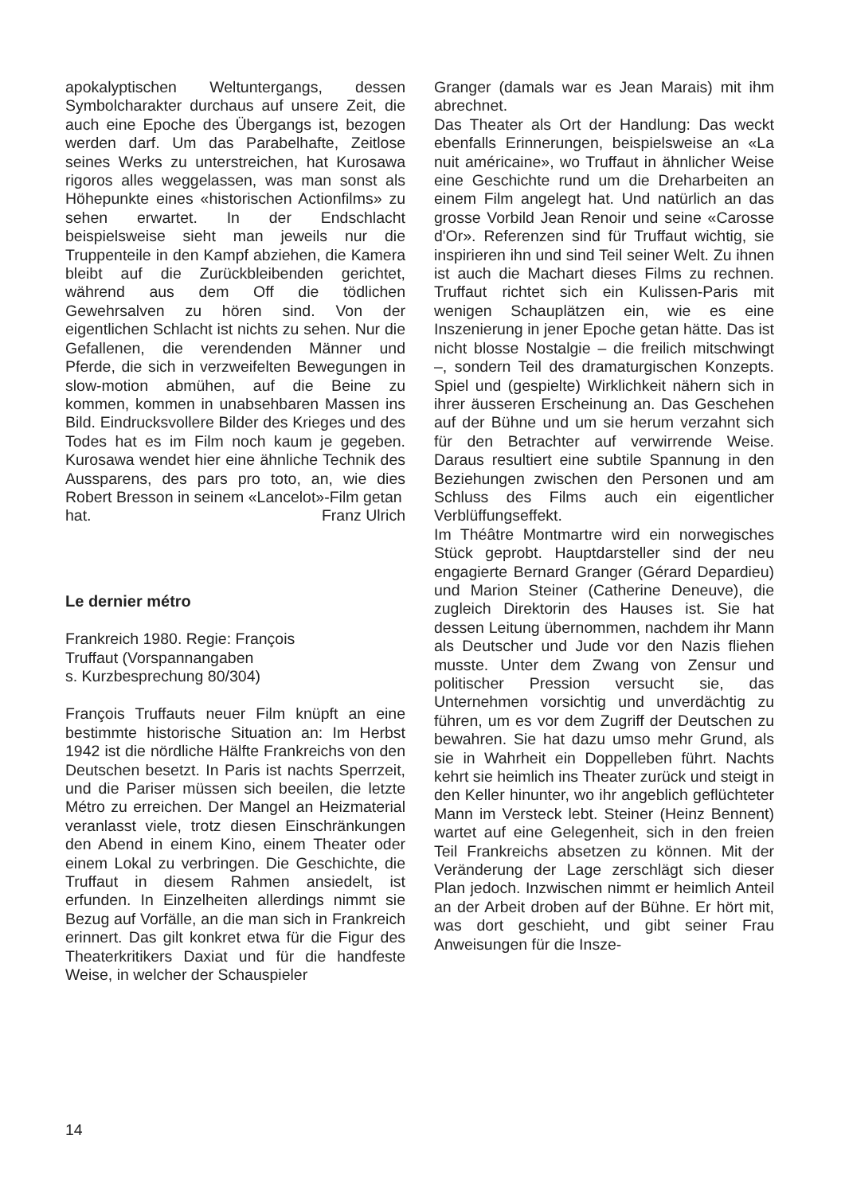apokalyptischen Weltuntergangs, dessen Symbolcharakter durchaus auf unsere Zeit, die auch eine Epoche des Übergangs ist, bezogen werden darf. Um das Parabelhafte, Zeitlose seines Werks zu unterstreichen, hat Kurosawa rigoros alles weggelassen, was man sonst als Höhepunkte eines «historischen Actionfilms» zu sehen erwartet. In der Endschlacht beispielsweise sieht man jeweils nur die Truppenteile in den Kampf abziehen, die Kamera bleibt auf die Zurückbleibenden gerichtet, während aus dem Off die tödlichen Gewehrsalven zu hören sind. Von der eigentlichen Schlacht ist nichts zu sehen. Nur die Gefallenen, die verendenden Männer und Pferde, die sich in verzweifelten Bewegungen in slow-motion abmühen, auf die Beine zu kommen, kommen in unabsehbaren Massen ins Bild. Eindrucksvollere Bilder des Krieges und des Todes hat es im Film noch kaum je gegeben. Kurosawa wendet hier eine ähnliche Technik des Aussparens, des pars pro toto, an, wie dies Robert Bresson in seinem «Lancelot»-Film getan
hat. Franz Ulrich
Le dernier métro
Frankreich 1980. Regie: François
Truffaut (Vorspannangaben
s. Kurzbesprechung 80/304)
François Truffauts neuer Film knüpft an eine bestimmte historische Situation an: Im Herbst 1942 ist die nördliche Hälfte Frankreichs von den Deutschen besetzt. In Paris ist nachts Sperrzeit, und die Pariser müssen sich beeilen, die letzte Métro zu erreichen. Der Mangel an Heizmaterial veranlasst viele, trotz diesen Einschränkungen den Abend in einem Kino, einem Theater oder einem Lokal zu verbringen. Die Geschichte, die Truffaut in diesem Rahmen ansiedelt, ist erfunden. In Einzelheiten allerdings nimmt sie Bezug auf Vorfälle, an die man sich in Frankreich erinnert. Das gilt konkret etwa für die Figur des Theaterkritikers Daxiat und für die handfeste Weise, in welcher der Schauspieler
Granger (damals war es Jean Marais) mit ihm abrechnet.
Das Theater als Ort der Handlung: Das weckt ebenfalls Erinnerungen, beispielsweise an «La nuit américaine», wo Truffaut in ähnlicher Weise eine Geschichte rund um die Dreharbeiten an einem Film angelegt hat. Und natürlich an das grosse Vorbild Jean Renoir und seine «Carosse d'Or». Referenzen sind für Truffaut wichtig, sie inspirieren ihn und sind Teil seiner Welt. Zu ihnen ist auch die Machart dieses Films zu rechnen. Truffaut richtet sich ein Kulissen-Paris mit wenigen Schauplätzen ein, wie es eine Inszenierung in jener Epoche getan hätte. Das ist nicht blosse Nostalgie – die freilich mitschwingt –, sondern Teil des dramaturgischen Konzepts. Spiel und (gespielte) Wirklichkeit nähern sich in ihrer äusseren Erscheinung an. Das Geschehen auf der Bühne und um sie herum verzahnt sich für den Betrachter auf verwirrende Weise. Daraus resultiert eine subtile Spannung in den Beziehungen zwischen den Personen und am Schluss des Films auch ein eigentlicher Verblüffungseffekt.
Im Théâtre Montmartre wird ein norwegisches Stück geprobt. Hauptdarsteller sind der neu engagierte Bernard Granger (Gérard Depardieu) und Marion Steiner (Catherine Deneuve), die zugleich Direktorin des Hauses ist. Sie hat dessen Leitung übernommen, nachdem ihr Mann als Deutscher und Jude vor den Nazis fliehen musste. Unter dem Zwang von Zensur und politischer Pression versucht sie, das Unternehmen vorsichtig und unverdächtig zu führen, um es vor dem Zugriff der Deutschen zu bewahren. Sie hat dazu umso mehr Grund, als sie in Wahrheit ein Doppelleben führt. Nachts kehrt sie heimlich ins Theater zurück und steigt in den Keller hinunter, wo ihr angeblich geflüchteter Mann im Versteck lebt. Steiner (Heinz Bennent) wartet auf eine Gelegenheit, sich in den freien Teil Frankreichs absetzen zu können. Mit der Veränderung der Lage zerschlägt sich dieser Plan jedoch. Inzwischen nimmt er heimlich Anteil an der Arbeit droben auf der Bühne. Er hört mit, was dort geschieht, und gibt seiner Frau Anweisungen für die Insze-
14